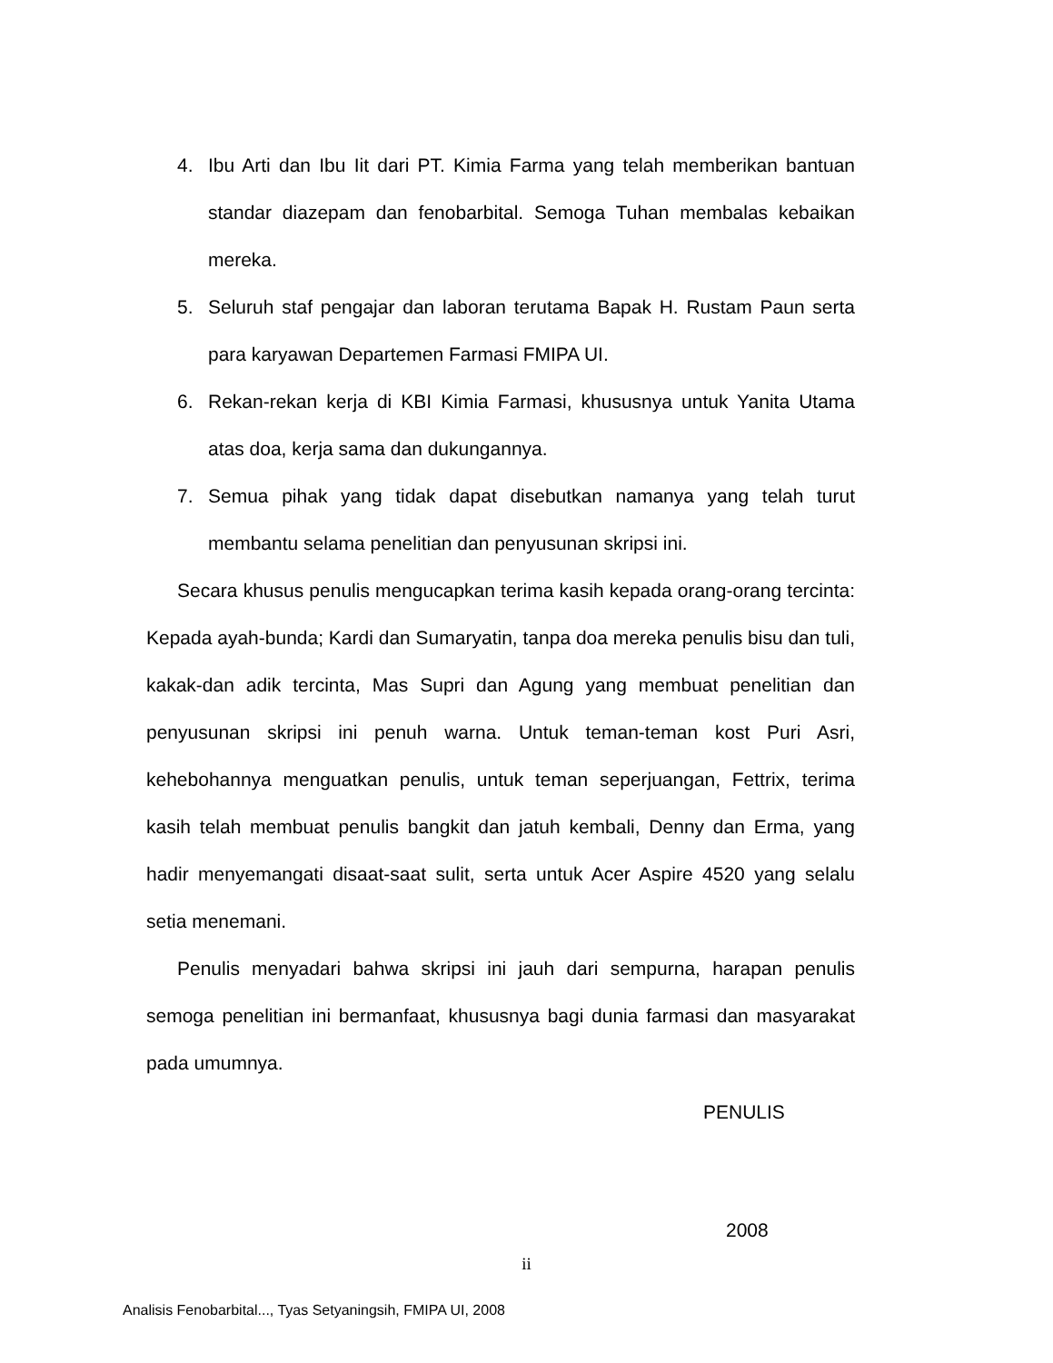4. Ibu Arti dan Ibu Iit dari PT. Kimia Farma yang telah memberikan bantuan standar diazepam dan fenobarbital. Semoga Tuhan membalas kebaikan mereka.
5. Seluruh staf pengajar dan laboran terutama Bapak H. Rustam Paun serta para karyawan Departemen Farmasi FMIPA UI.
6. Rekan-rekan kerja di KBI Kimia Farmasi, khususnya untuk Yanita Utama atas doa, kerja sama dan dukungannya.
7. Semua pihak yang tidak dapat disebutkan namanya yang telah turut membantu selama penelitian dan penyusunan skripsi ini.
Secara khusus penulis mengucapkan terima kasih kepada orang-orang tercinta: Kepada ayah-bunda; Kardi dan Sumaryatin, tanpa doa mereka penulis bisu dan tuli, kakak-dan adik tercinta, Mas Supri dan Agung yang membuat penelitian dan penyusunan skripsi ini penuh warna. Untuk teman-teman kost Puri Asri, kehebohannya menguatkan penulis, untuk teman seperjuangan, Fettrix, terima kasih telah membuat penulis bangkit dan jatuh kembali, Denny dan Erma, yang hadir menyemangati disaat-saat sulit, serta untuk Acer Aspire 4520 yang selalu setia menemani.
Penulis menyadari bahwa skripsi ini jauh dari sempurna, harapan penulis semoga penelitian ini bermanfaat, khususnya bagi dunia farmasi dan masyarakat pada umumnya.
PENULIS
2008
ii
Analisis Fenobarbital..., Tyas Setyaningsih, FMIPA UI, 2008